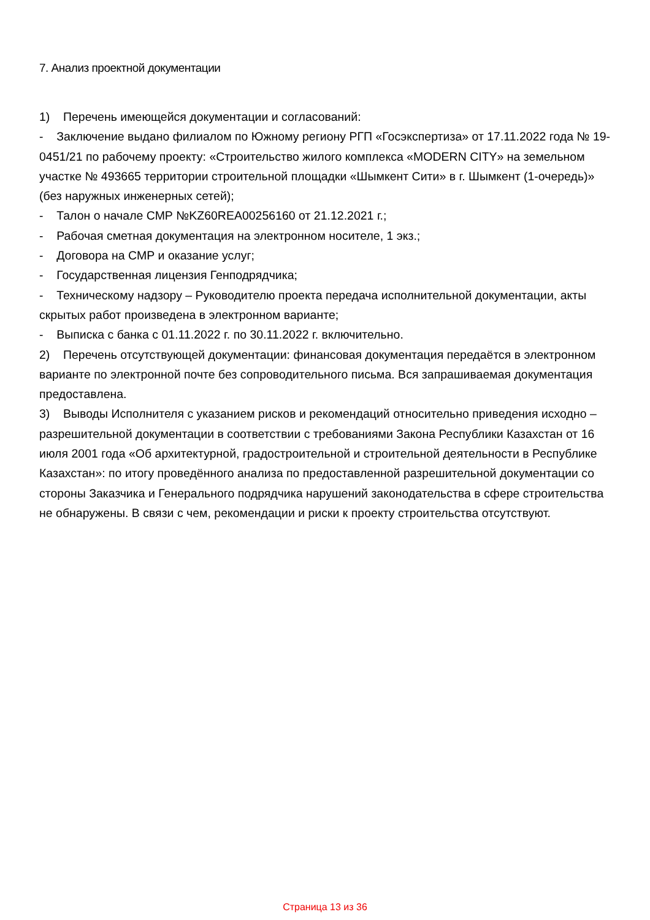7. Анализ проектной документации
1) Перечень имеющейся документации и согласований:
- Заключение выдано филиалом по Южному региону РГП «Госэкспертиза» от 17.11.2022 года № 19-0451/21 по рабочему проекту: «Строительство жилого комплекса «MODERN CITY» на земельном участке № 493665 территории строительной площадки «Шымкент Сити» в г. Шымкент (1-очередь)» (без наружных инженерных сетей);
- Талон о начале СМР №KZ60REA00256160 от 21.12.2021 г.;
- Рабочая сметная документация на электронном носителе, 1 экз.;
- Договора на СМР и оказание услуг;
- Государственная лицензия Генподрядчика;
- Техническому надзору – Руководителю проекта передача исполнительной документации, акты скрытых работ произведена в электронном варианте;
- Выписка с банка с 01.11.2022 г. по 30.11.2022 г. включительно.
2) Перечень отсутствующей документации: финансовая документация передаётся в электронном варианте по электронной почте без сопроводительного письма. Вся запрашиваемая документация предоставлена.
3) Выводы Исполнителя с указанием рисков и рекомендаций относительно приведения исходно – разрешительной документации в соответствии с требованиями Закона Республики Казахстан от 16 июля 2001 года «Об архитектурной, градостроительной и строительной деятельности в Республике Казахстан»: по итогу проведённого анализа по предоставленной разрешительной документации со стороны Заказчика и Генерального подрядчика нарушений законодательства в сфере строительства не обнаружены. В связи с чем, рекомендации и риски к проекту строительства отсутствуют.
Страница 13 из 36